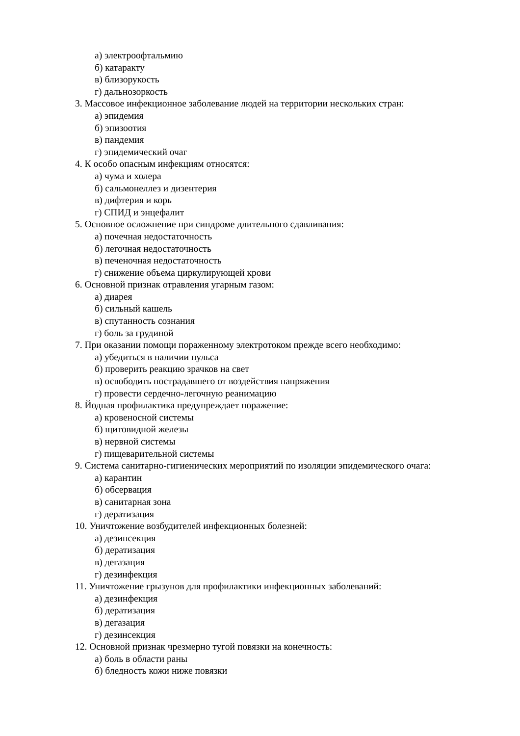а) электроофтальмию
б) катаракту
в) близорукость
г) дальнозоркость
3. Массовое инфекционное заболевание людей на территории нескольких стран:
а) эпидемия
б) эпизоотия
в) пандемия
г) эпидемический очаг
4. К особо опасным инфекциям относятся:
а) чума и холера
б) сальмонеллез и дизентерия
в) дифтерия и корь
г) СПИД и энцефалит
5. Основное осложнение при синдроме длительного сдавливания:
а) почечная недостаточность
б) легочная недостаточность
в) печеночная недостаточность
г) снижение объема циркулирующей крови
6. Основной признак отравления угарным газом:
а) диарея
б) сильный кашель
в) спутанность сознания
г) боль за грудиной
7. При оказании помощи пораженному электротоком прежде всего необходимо:
а) убедиться в наличии пульса
б) проверить реакцию зрачков на свет
в) освободить пострадавшего от воздействия напряжения
г) провести сердечно-легочную реанимацию
8. Йодная профилактика предупреждает поражение:
а) кровеносной системы
б) щитовидной железы
в) нервной системы
г) пищеварительной системы
9. Система санитарно-гигиенических мероприятий по изоляции эпидемического очага:
а) карантин
б) обсервация
в) санитарная зона
г) дератизация
10. Уничтожение возбудителей инфекционных болезней:
а) дезинсекция
б) дератизация
в) дегазация
г) дезинфекция
11. Уничтожение грызунов для профилактики инфекционных заболеваний:
а) дезинфекция
б) дератизация
в) дегазация
г) дезинсекция
12. Основной признак чрезмерно тугой повязки на конечность:
а) боль в области раны
б) бледность кожи ниже повязки